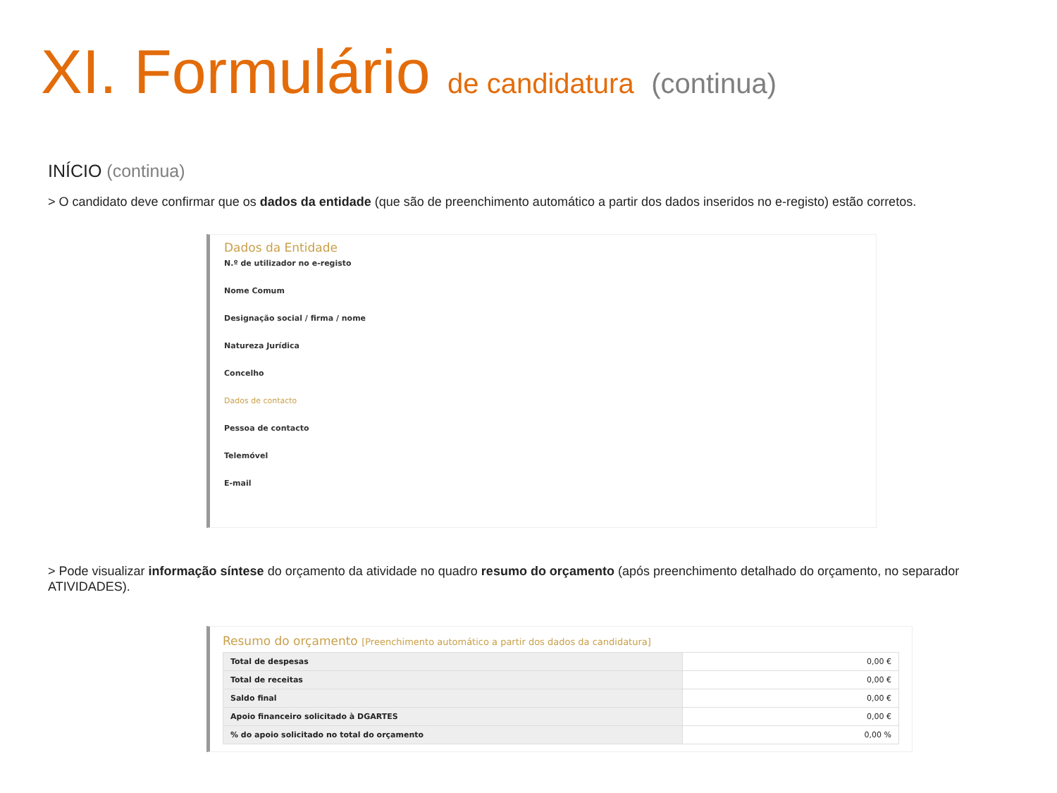XI. Formulário de candidatura (continua)
INÍCIO (continua)
> O candidato deve confirmar que os dados da entidade (que são de preenchimento automático a partir dos dados inseridos no e-registo) estão corretos.
Dados da Entidade
N.º de utilizador no e-registo
Nome Comum
Designação social / firma / nome
Natureza Jurídica
Concelho
Dados de contacto
Pessoa de contacto
Telemóvel
E-mail
> Pode visualizar informação síntese do orçamento da atividade no quadro resumo do orçamento (após preenchimento detalhado do orçamento, no separador ATIVIDADES).
Resumo do orçamento [Preenchimento automático a partir dos dados da candidatura]
| Total de despesas | 0,00 € |
| Total de receitas | 0,00 € |
| Saldo final | 0,00 € |
| Apoio financeiro solicitado à DGARTES | 0,00 € |
| % do apoio solicitado no total do orçamento | 0,00 % |